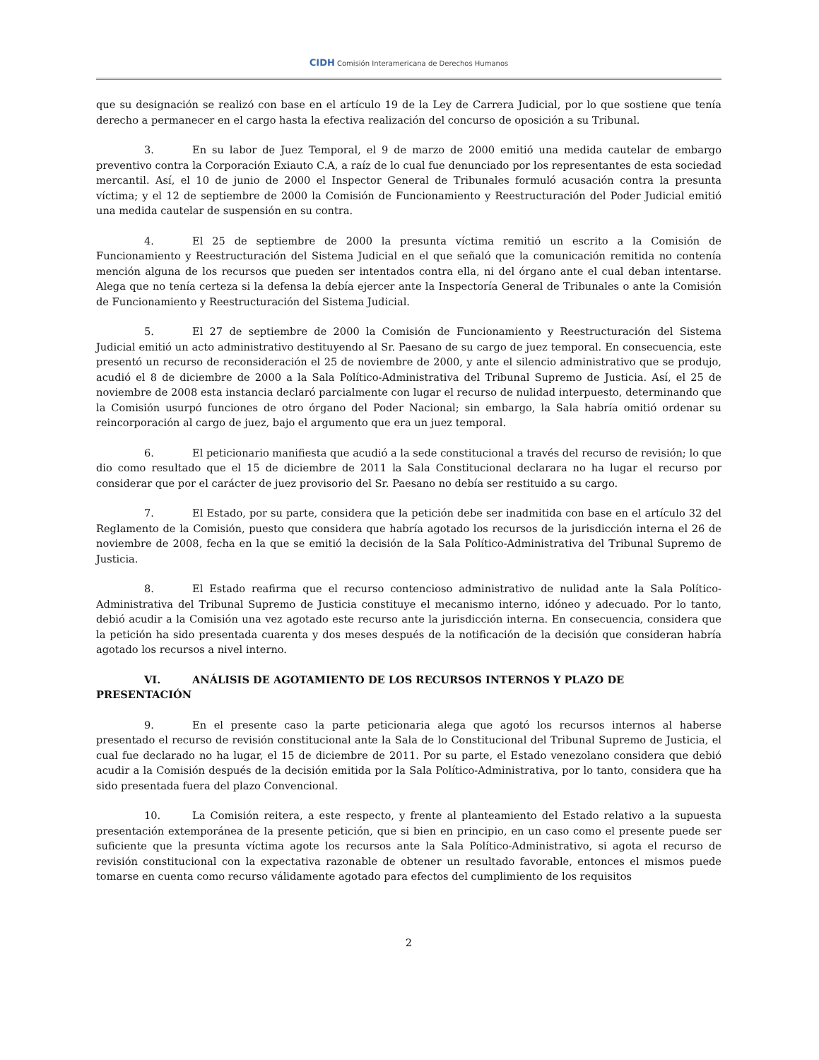CIDH Comisión Interamericana de Derechos Humanos
que su designación se realizó con base en el artículo 19 de la Ley de Carrera Judicial, por lo que sostiene que tenía derecho a permanecer en el cargo hasta la efectiva realización del concurso de oposición a su Tribunal.
3. En su labor de Juez Temporal, el 9 de marzo de 2000 emitió una medida cautelar de embargo preventivo contra la Corporación Exiauto C.A, a raíz de lo cual fue denunciado por los representantes de esta sociedad mercantil. Así, el 10 de junio de 2000 el Inspector General de Tribunales formuló acusación contra la presunta víctima; y el 12 de septiembre de 2000 la Comisión de Funcionamiento y Reestructuración del Poder Judicial emitió una medida cautelar de suspensión en su contra.
4. El 25 de septiembre de 2000 la presunta víctima remitió un escrito a la Comisión de Funcionamiento y Reestructuración del Sistema Judicial en el que señaló que la comunicación remitida no contenía mención alguna de los recursos que pueden ser intentados contra ella, ni del órgano ante el cual deban intentarse. Alega que no tenía certeza si la defensa la debía ejercer ante la Inspectoría General de Tribunales o ante la Comisión de Funcionamiento y Reestructuración del Sistema Judicial.
5. El 27 de septiembre de 2000 la Comisión de Funcionamiento y Reestructuración del Sistema Judicial emitió un acto administrativo destituyendo al Sr. Paesano de su cargo de juez temporal. En consecuencia, este presentó un recurso de reconsideración el 25 de noviembre de 2000, y ante el silencio administrativo que se produjo, acudió el 8 de diciembre de 2000 a la Sala Político-Administrativa del Tribunal Supremo de Justicia. Así, el 25 de noviembre de 2008 esta instancia declaró parcialmente con lugar el recurso de nulidad interpuesto, determinando que la Comisión usurpó funciones de otro órgano del Poder Nacional; sin embargo, la Sala habría omitió ordenar su reincorporación al cargo de juez, bajo el argumento que era un juez temporal.
6. El peticionario manifiesta que acudió a la sede constitucional a través del recurso de revisión; lo que dio como resultado que el 15 de diciembre de 2011 la Sala Constitucional declarara no ha lugar el recurso por considerar que por el carácter de juez provisorio del Sr. Paesano no debía ser restituido a su cargo.
7. El Estado, por su parte, considera que la petición debe ser inadmitida con base en el artículo 32 del Reglamento de la Comisión, puesto que considera que habría agotado los recursos de la jurisdicción interna el 26 de noviembre de 2008, fecha en la que se emitió la decisión de la Sala Político-Administrativa del Tribunal Supremo de Justicia.
8. El Estado reafirma que el recurso contencioso administrativo de nulidad ante la Sala Político-Administrativa del Tribunal Supremo de Justicia constituye el mecanismo interno, idóneo y adecuado. Por lo tanto, debió acudir a la Comisión una vez agotado este recurso ante la jurisdicción interna. En consecuencia, considera que la petición ha sido presentada cuarenta y dos meses después de la notificación de la decisión que consideran habría agotado los recursos a nivel interno.
VI. ANÁLISIS DE AGOTAMIENTO DE LOS RECURSOS INTERNOS Y PLAZO DE PRESENTACIÓN
9. En el presente caso la parte peticionaria alega que agotó los recursos internos al haberse presentado el recurso de revisión constitucional ante la Sala de lo Constitucional del Tribunal Supremo de Justicia, el cual fue declarado no ha lugar, el 15 de diciembre de 2011. Por su parte, el Estado venezolano considera que debió acudir a la Comisión después de la decisión emitida por la Sala Político-Administrativa, por lo tanto, considera que ha sido presentada fuera del plazo Convencional.
10. La Comisión reitera, a este respecto, y frente al planteamiento del Estado relativo a la supuesta presentación extemporánea de la presente petición, que si bien en principio, en un caso como el presente puede ser suficiente que la presunta víctima agote los recursos ante la Sala Político-Administrativo, si agota el recurso de revisión constitucional con la expectativa razonable de obtener un resultado favorable, entonces el mismos puede tomarse en cuenta como recurso válidamente agotado para efectos del cumplimiento de los requisitos
2